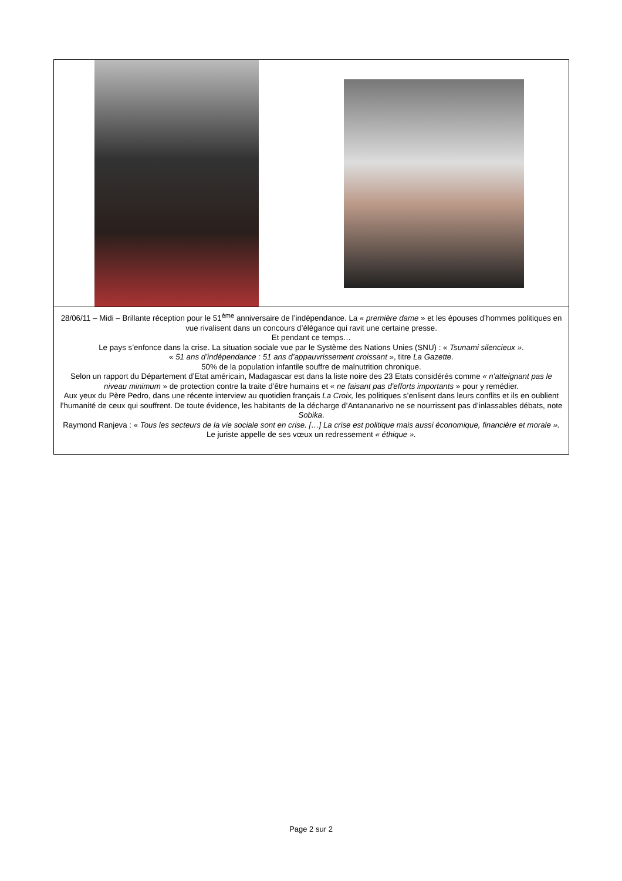28/06/11 – Midi – Brillante réception pour le 51<sup>ème</sup> anniversaire de l’indépendance. La « première dame » et les épouses d’hommes politiques en vue rivalisent dans un concours d’élégance qui ravit une certaine presse.
Et pendant ce temps…
Le pays s’enfonce dans la crise. La situation sociale vue par le Système des Nations Unies (SNU) : « Tsunami silencieux ».
« 51 ans d’indépendance : 51 ans d’appauvrissement croissant », titre La Gazette.
50% de la population infantile souffre de malnutrition chronique.
Selon un rapport du Département d’Etat américain, Madagascar est dans la liste noire des 23 Etats considérés comme « n'atteignant pas le niveau minimum » de protection contre la traite d’être humains et « ne faisant pas d'efforts importants » pour y remédier.
Aux yeux du Père Pedro, dans une récente interview au quotidien français La Croix, les politiques s’enlisent dans leurs conflits et ils en oublient l’humanité de ceux qui souffrent. De toute évidence, les habitants de la décharge d’Antananarivo ne se nourrissent pas d’inlassables débats, note Sobika.
Raymond Ranjeva : « Tous les secteurs de la vie sociale sont en crise. […] La crise est politique mais aussi économique, financière et morale ». Le juriste appelle de ses vœux un redressement « éthique ».
Page 2 sur 2